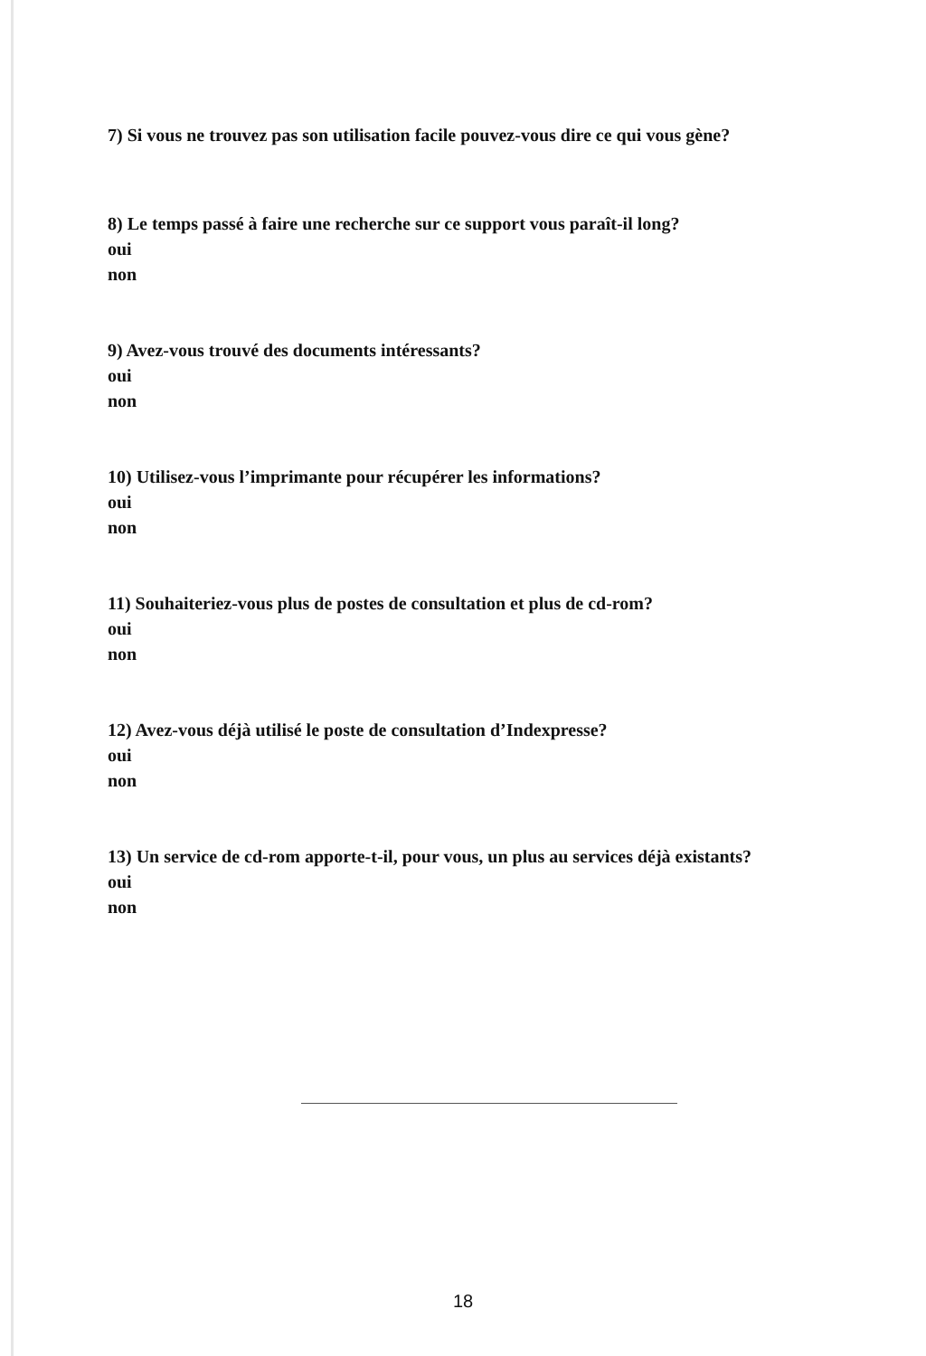7) Si vous ne trouvez pas son utilisation facile pouvez-vous dire ce qui vous gène?
8) Le temps passé à faire une recherche sur ce support vous paraît-il long?
oui
non
9) Avez-vous trouvé des documents intéressants?
oui
non
10) Utilisez-vous l’imprimante pour récupérer les informations?
oui
non
11) Souhaiteriez-vous plus de postes de consultation et plus de cd-rom?
oui
non
12) Avez-vous déjà utilisé le poste de consultation d’Indexpresse?
oui
non
13) Un service de cd-rom apporte-t-il, pour vous, un plus au services déjà existants?
oui
non
18